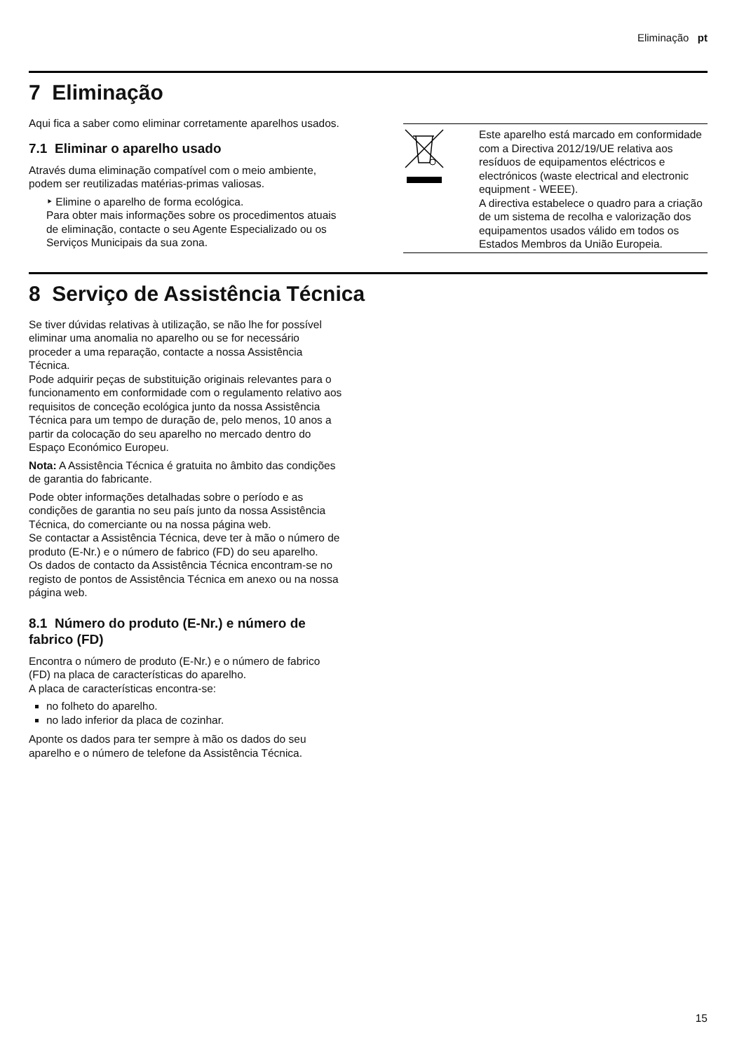Eliminação pt
7 Eliminação
Aqui fica a saber como eliminar corretamente aparelhos usados.
7.1 Eliminar o aparelho usado
Através duma eliminação compatível com o meio ambiente, podem ser reutilizadas matérias-primas valiosas.
‣ Elimine o aparelho de forma ecológica.
Para obter mais informações sobre os procedimentos atuais de eliminação, contacte o seu Agente Especializado ou os Serviços Municipais da sua zona.
| | Este aparelho está marcado em conformidade com a Directiva 2012/19/UE relativa aos resíduos de equipamentos eléctricos e electrónicos (waste electrical and electronic equipment - WEEE). A directiva estabelece o quadro para a criação de um sistema de recolha e valorização dos equipamentos usados válido em todos os Estados Membros da União Europeia. |
8 Serviço de Assistência Técnica
Se tiver dúvidas relativas à utilização, se não lhe for possível eliminar uma anomalia no aparelho ou se for necessário proceder a uma reparação, contacte a nossa Assistência Técnica.
Pode adquirir peças de substituição originais relevantes para o funcionamento em conformidade com o regulamento relativo aos requisitos de conceção ecológica junto da nossa Assistência Técnica para um tempo de duração de, pelo menos, 10 anos a partir da colocação do seu aparelho no mercado dentro do Espaço Económico Europeu.
Nota: A Assistência Técnica é gratuita no âmbito das condições de garantia do fabricante.
Pode obter informações detalhadas sobre o período e as condições de garantia no seu país junto da nossa Assistência Técnica, do comerciante ou na nossa página web.
Se contactar a Assistência Técnica, deve ter à mão o número de produto (E-Nr.) e o número de fabrico (FD) do seu aparelho.
Os dados de contacto da Assistência Técnica encontram-se no registo de pontos de Assistência Técnica em anexo ou na nossa página web.
8.1 Número do produto (E-Nr.) e número de fabrico (FD)
Encontra o número de produto (E-Nr.) e o número de fabrico (FD) na placa de características do aparelho.
A placa de características encontra-se:
no folheto do aparelho.
no lado inferior da placa de cozinhar.
Aponte os dados para ter sempre à mão os dados do seu aparelho e o número de telefone da Assistência Técnica.
15